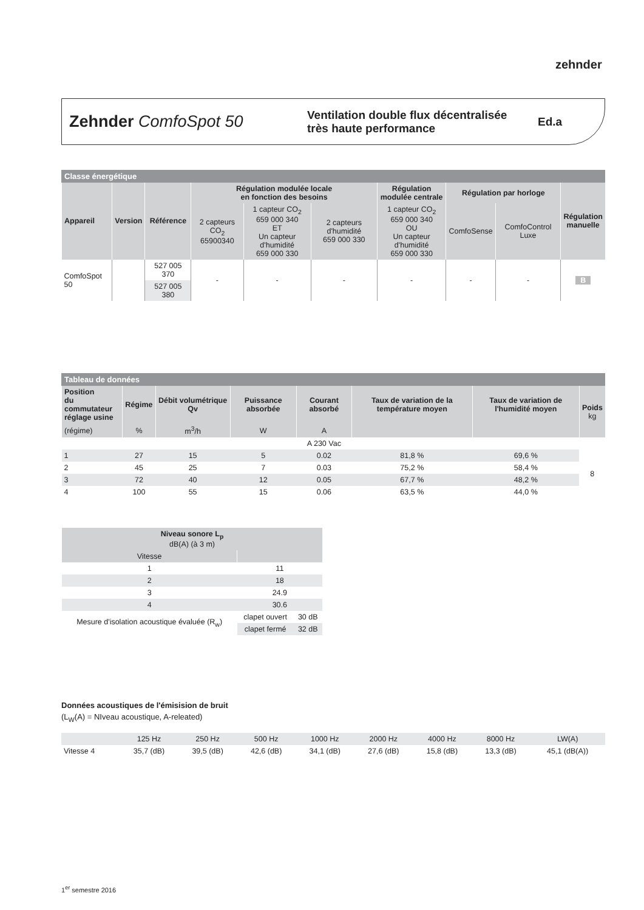zehnder
Zehnder ComfoSpot 50
Ventilation double flux décentralisée
très haute performance
Ed.a
Classe énergétique
| Appareil | Version | Référence | Régulation modulée locale en fonction des besoins | | | Régulation modulée centrale | Régulation par horloge | | Régulation manuelle |
| --- | --- | --- | --- | --- | --- | --- | --- | --- | --- |
| | | | 2 capteurs CO<sub>2</sub> 65900340 | 1 capteur CO<sub>2</sub> 659 000 340 ET Un capteur d'humidité 659 000 330 | 2 capteurs d'humidité 659 000 330 | 1 capteur CO<sub>2</sub> 659 000 340 OU Un capteur d'humidité 659 000 330 | ComfoSense | ComfoControl Luxe | |
| ComfoSpot 50 | | 527 005 370 | - | - | - | - | - | - | B |
| | | 527 005 380 | | | | | | | |
Tableau de données
| Position du commutateur réglage usine | Régime | Débit volumétrique Qv | Puissance absorbée | Courant absorbé | Taux de variation de la température moyen | Taux de variation de l'humidité moyen | Poids kg |
| --- | --- | --- | --- | --- | --- | --- | --- |
| (régime) | % | m<sup>3</sup>/h | W | A | | | |
| | | | | A 230 Vac | | | |
| 1 | 27 | 15 | 5 | 0.02 | 81,8 % | 69,6 % | 8 |
| 2 | 45 | 25 | 7 | 0.03 | 75,2 % | 58,4 % | |
| 3 | 72 | 40 | 12 | 0.05 | 67,7 % | 48,2 % | |
| 4 | 100 | 55 | 15 | 0.06 | 63,5 % | 44,0 % | |
| Niveau sonore L<sub>p</sub> dB(A) (à 3 m) | | |
| --- | --- | --- |
| Vitesse | | |
| 1 | 11 | |
| 2 | 18 | |
| 3 | 24.9 | |
| 4 | 30.6 | |
| Mesure d'isolation acoustique évaluée (R<sub>w</sub>) | clapet ouvert | 30 dB |
| | clapet fermé | 32 dB |
Données acoustiques de l'émisision de bruit
(L<sub>W</sub>(A) = NIveau acoustique, A-releated)
| | 125 Hz | 250 Hz | 500 Hz | 1000 Hz | 2000 Hz | 4000 Hz | 8000 Hz | LW(A) |
| Vitesse 4 | 35,7 (dB) | 39,5 (dB) | 42,6 (dB) | 34,1 (dB) | 27,6 (dB) | 15,8 (dB) | 13,3 (dB) | 45,1 (dB(A)) |
1<sup>er</sup> semestre 2016